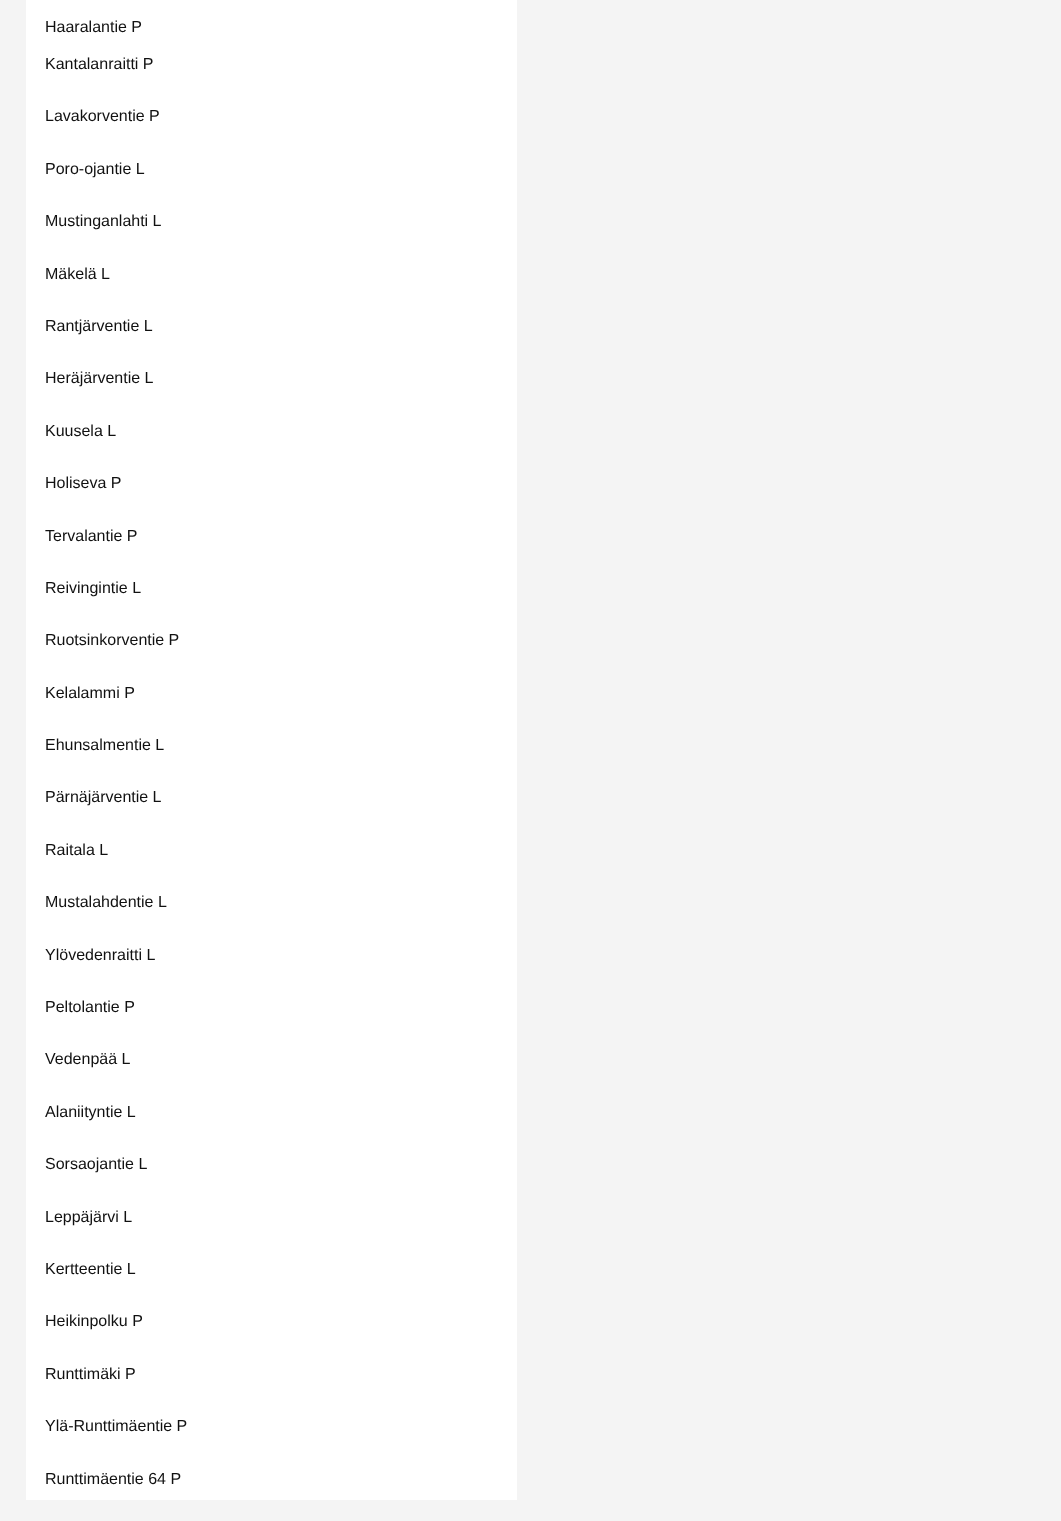Haaralantie P
Kantalanraitti P
Lavakorventie P
Poro-ojantie L
Mustinganlahti L
Mäkelä L
Rantjärventie L
Heräjärventie L
Kuusela L
Holiseva P
Tervalantie P
Reivingintie L
Ruotsinkorventie P
Kelalammi P
Ehunsalmentie L
Pärnäjärventie L
Raitala L
Mustalahdentie L
Ylövedenraitti L
Peltolantie P
Vedenpää L
Alaniityntie L
Sorsaojantie L
Leppäjärvi L
Kertteentie L
Heikinpolku P
Runttimäki P
Ylä-Runttimäentie P
Runttimäentie 64 P